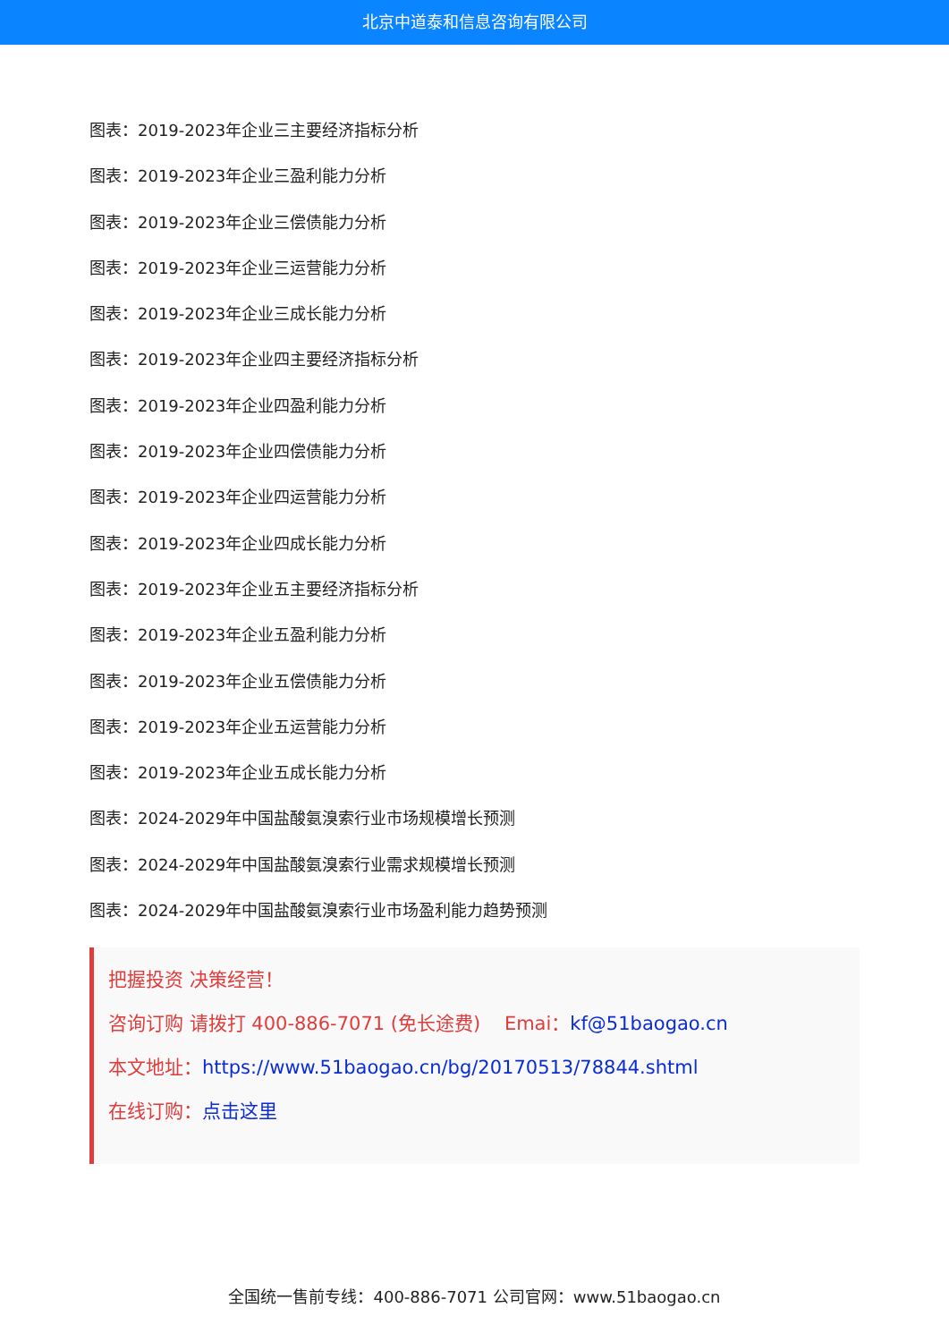北京中道泰和信息咨询有限公司
图表：2019-2023年企业三主要经济指标分析
图表：2019-2023年企业三盈利能力分析
图表：2019-2023年企业三偿债能力分析
图表：2019-2023年企业三运营能力分析
图表：2019-2023年企业三成长能力分析
图表：2019-2023年企业四主要经济指标分析
图表：2019-2023年企业四盈利能力分析
图表：2019-2023年企业四偿债能力分析
图表：2019-2023年企业四运营能力分析
图表：2019-2023年企业四成长能力分析
图表：2019-2023年企业五主要经济指标分析
图表：2019-2023年企业五盈利能力分析
图表：2019-2023年企业五偿债能力分析
图表：2019-2023年企业五运营能力分析
图表：2019-2023年企业五成长能力分析
图表：2024-2029年中国盐酸氨溴索行业市场规模增长预测
图表：2024-2029年中国盐酸氨溴索行业需求规模增长预测
图表：2024-2029年中国盐酸氨溴索行业市场盈利能力趋势预测
把握投资 决策经营！
咨询订购 请拨打 400-886-7071 (免长途费) Emai：kf@51baogao.cn
本文地址：https://www.51baogao.cn/bg/20170513/78844.shtml
在线订购：点击这里
全国统一售前专线：400-886-7071 公司官网：www.51baogao.cn